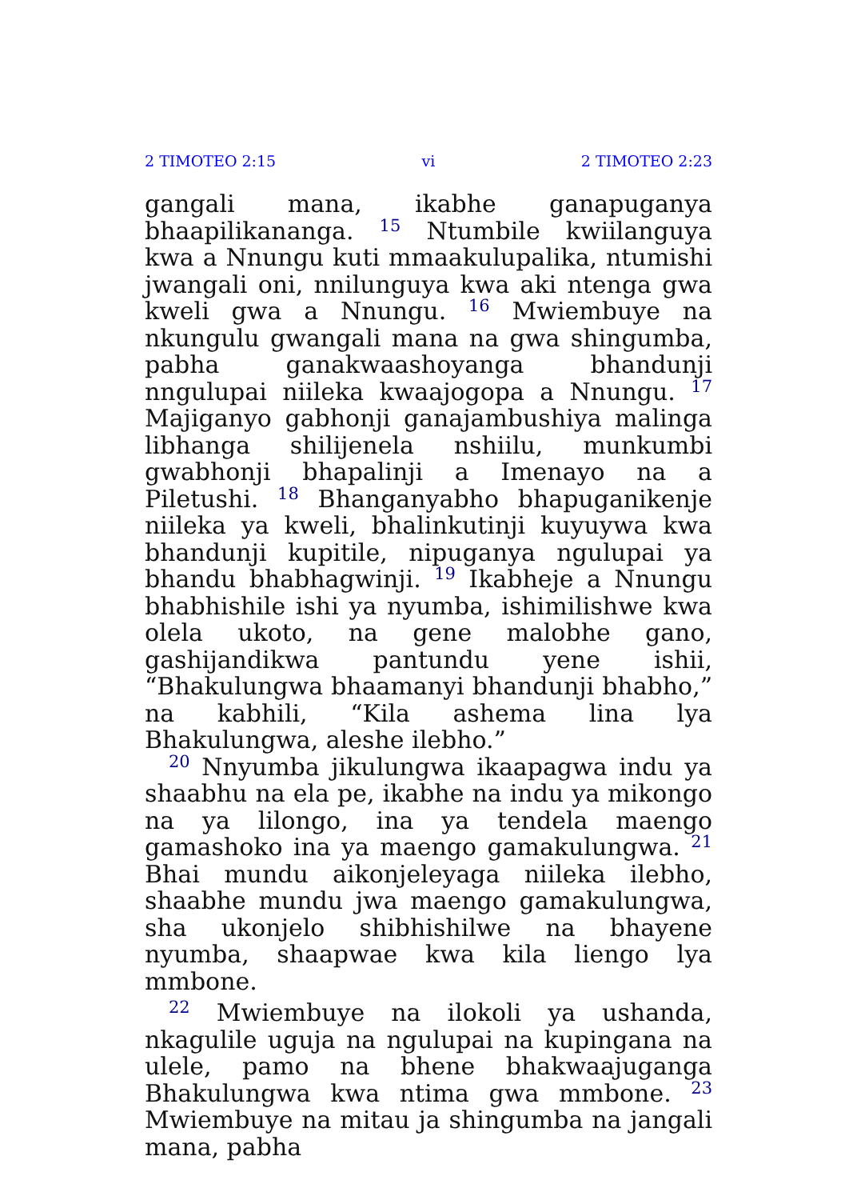2 TIMOTEO 2:15 vi 2 TIMOTEO 2:23
gangali mana, ikabhe ganapuganya bhaapilikananga. <sup>15</sup> Ntumbile kwiilanguya kwa a Nnungu kuti mmaakulupalika, ntumishi jwangali oni, nnilunguya kwa aki ntenga gwa kweli gwa a Nnungu. <sup>16</sup> Mwiembuye na nkungulu gwangali mana na gwa shingumba, pabha ganakwaashoyanga bhandunji nngulupai niileka kwaajogopa a Nnungu. <sup>17</sup> Majiganyo gabhonji ganajambushiya malinga libhanga shilijenela nshiilu, munkumbi gwabhonji bhapalinji a Imenayo na a Piletushi. <sup>18</sup> Bhanganyabho bhapuganikenje niileka ya kweli, bhalinkutinji kuyuywa kwa bhandunji kupitile, nipuganya ngulupai ya bhandu bhabhagwinji. <sup>19</sup> Ikabheje a Nnungu bhabhishile ishi ya nyumba, ishimilishwe kwa olela ukoto, na gene malobhe gano, gashijandikwa pantundu yene ishii, “Bhakulungwa bhaamanyi bhandunji bhabho,” na kabhili, “Kila ashema lina lya Bhakulungwa, aleshe ilebho.”
<sup>20</sup> Nnyumba jikulungwa ikaapagwa indu ya shaabhu na ela pe, ikabhe na indu ya mikongo na ya lilongo, ina ya tendela maengo gamashoko ina ya maengo gamakulungwa. <sup>21</sup> Bhai mundu aikonjeleyaga niileka ilebho, shaabhe mundu jwa maengo gamakulungwa, sha ukonjelo shibhishilwe na bhayene nyumba, shaapwae kwa kila liengo lya mmbone.
<sup>22</sup> Mwiembuye na ilokoli ya ushanda, nkagulile uguja na ngulupai na kupingana na ulele, pamo na bhene bhakwaajuganga Bhakulungwa kwa ntima gwa mmbone. <sup>23</sup> Mwiembuye na mitau ja shingumba na jangali mana, pabha